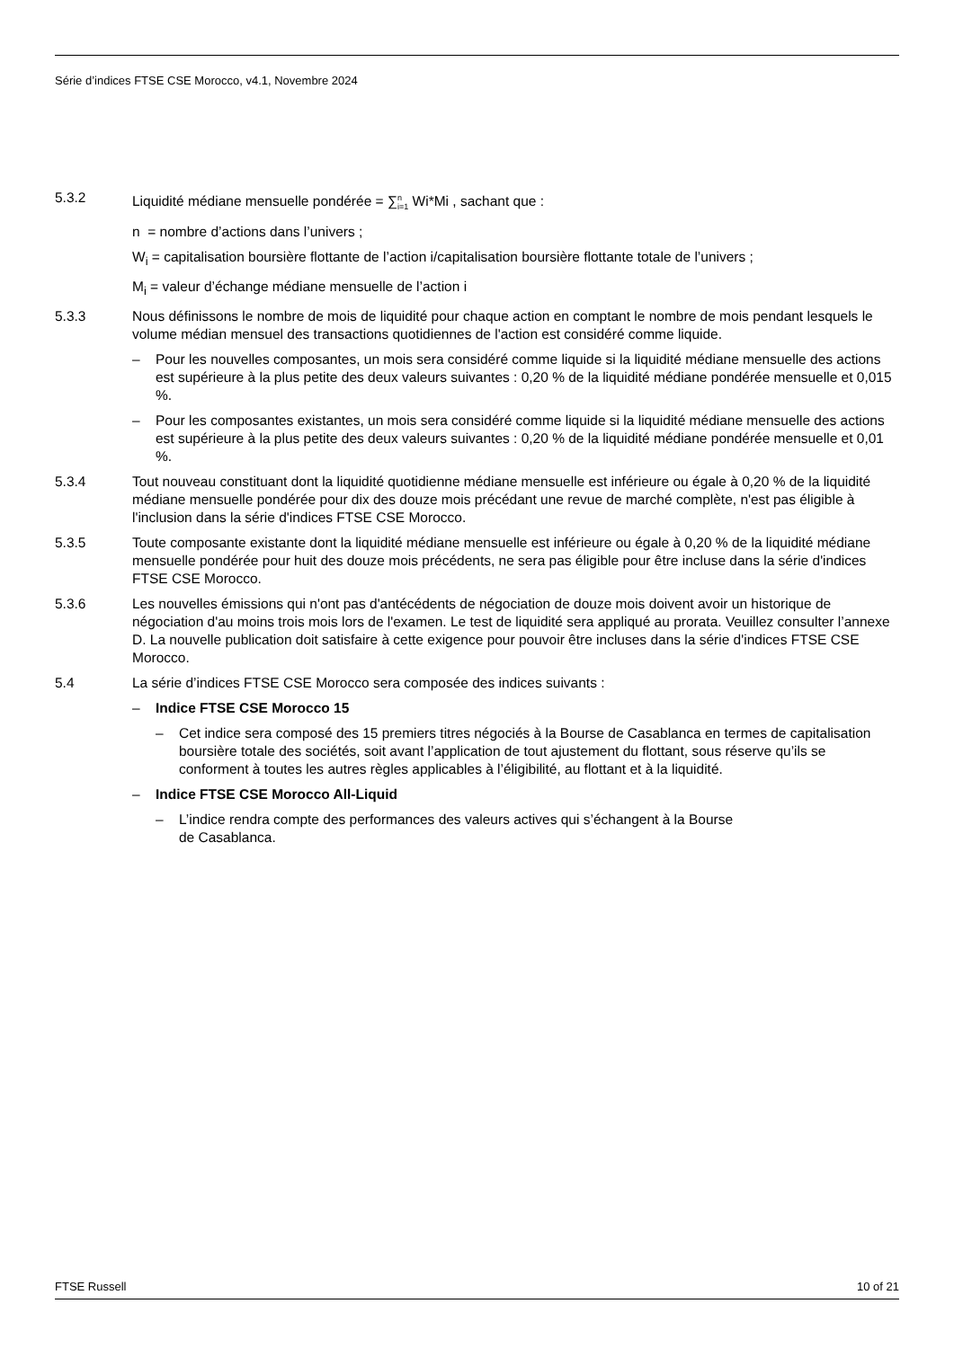Série d’indices FTSE CSE Morocco, v4.1, Novembre 2024
5.3.2 Liquidité médiane mensuelle pondérée = ∑<sup>n</sup><sub>i=1</sub> Wi*Mi , sachant que :
n = nombre d’actions dans l’univers ;
W<sub>i</sub> = capitalisation boursière flottante de l’action i/capitalisation boursière flottante totale de l’univers ;
M<sub>i</sub> = valeur d’échange médiane mensuelle de l’action i
5.3.3 Nous définissons le nombre de mois de liquidité pour chaque action en comptant le nombre de mois pendant lesquels le volume médian mensuel des transactions quotidiennes de l'action est considéré comme liquide.
– Pour les nouvelles composantes, un mois sera considéré comme liquide si la liquidité médiane mensuelle des actions est supérieure à la plus petite des deux valeurs suivantes : 0,20 % de la liquidité médiane pondérée mensuelle et 0,015 %.
– Pour les composantes existantes, un mois sera considéré comme liquide si la liquidité médiane mensuelle des actions est supérieure à la plus petite des deux valeurs suivantes : 0,20 % de la liquidité médiane pondérée mensuelle et 0,01 %.
5.3.4 Tout nouveau constituant dont la liquidité quotidienne médiane mensuelle est inférieure ou égale à 0,20 % de la liquidité médiane mensuelle pondérée pour dix des douze mois précédant une revue de marché complète, n'est pas éligible à l'inclusion dans la série d'indices FTSE CSE Morocco.
5.3.5 Toute composante existante dont la liquidité médiane mensuelle est inférieure ou égale à 0,20 % de la liquidité médiane mensuelle pondérée pour huit des douze mois précédents, ne sera pas éligible pour être incluse dans la série d'indices FTSE CSE Morocco.
5.3.6 Les nouvelles émissions qui n'ont pas d'antécédents de négociation de douze mois doivent avoir un historique de négociation d'au moins trois mois lors de l'examen. Le test de liquidité sera appliqué au prorata. Veuillez consulter l’annexe D. La nouvelle publication doit satisfaire à cette exigence pour pouvoir être incluses dans la série d'indices FTSE CSE Morocco.
5.4 La série d’indices FTSE CSE Morocco sera composée des indices suivants :
– Indice FTSE CSE Morocco 15
– Cet indice sera composé des 15 premiers titres négociés à la Bourse de Casablanca en termes de capitalisation boursière totale des sociétés, soit avant l’application de tout ajustement du flottant, sous réserve qu’ils se conforment à toutes les autres règles applicables à l’éligibilité, au flottant et à la liquidité.
– Indice FTSE CSE Morocco All-Liquid
– L’indice rendra compte des performances des valeurs actives qui s’échangent à la Bourse
de Casablanca.
FTSE Russell 10 of 21